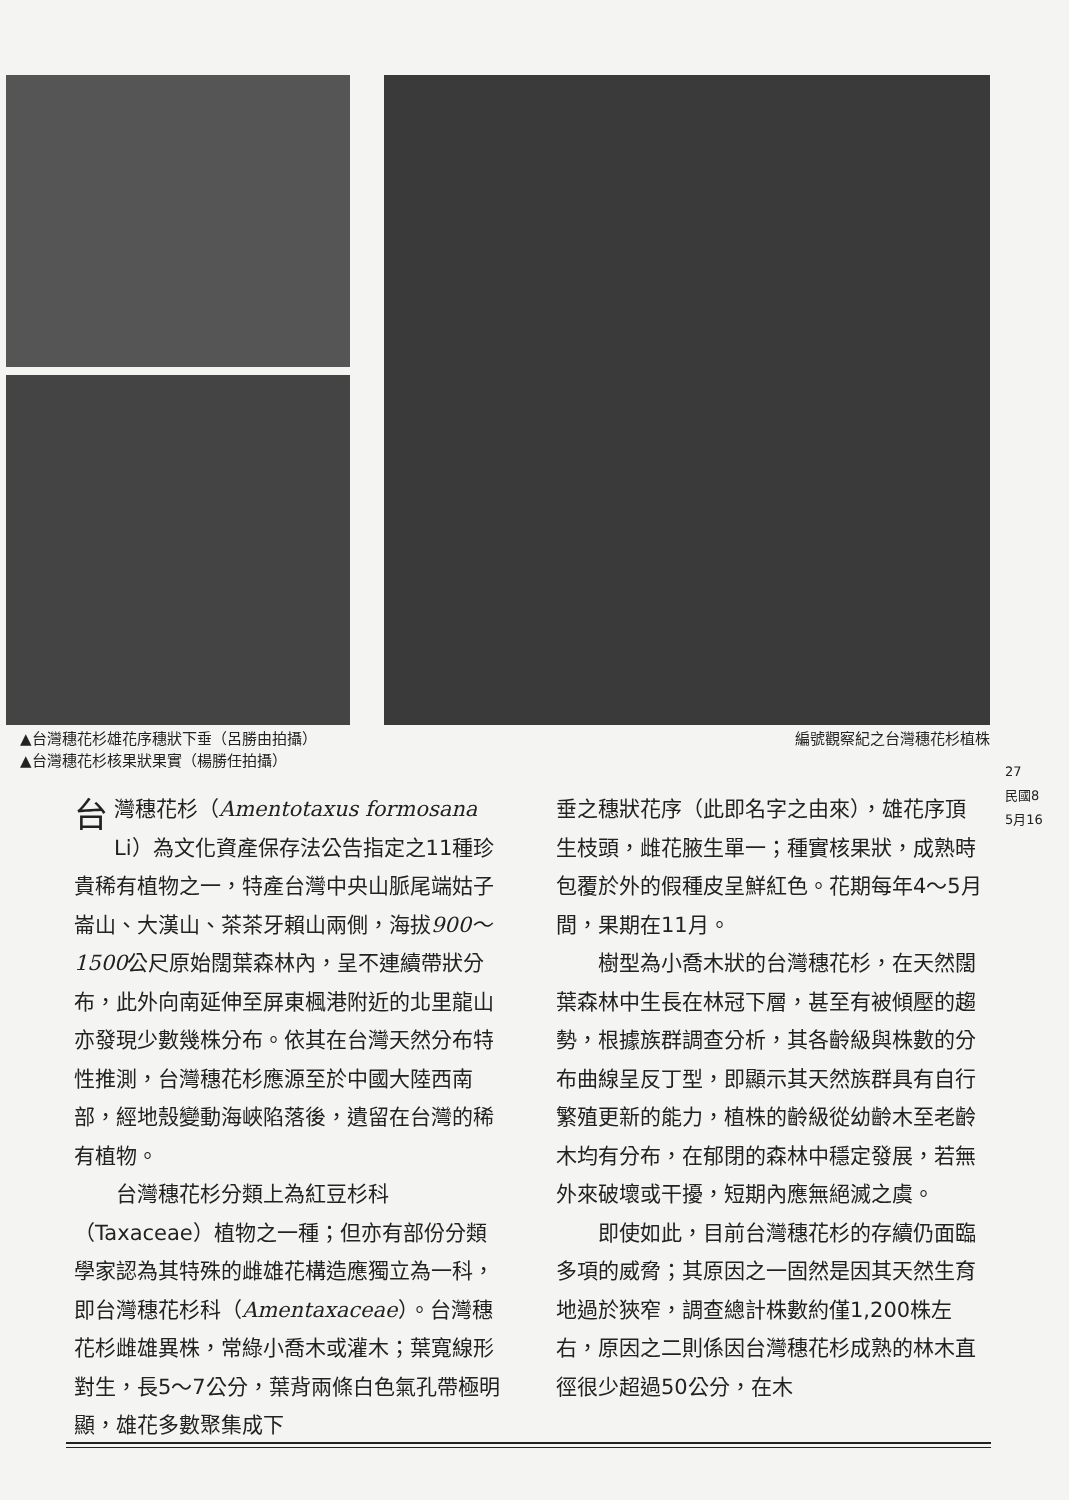▲台灣穗花杉雄花序穗狀下垂（呂勝由拍攝）
▲台灣穗花杉核果狀果實（楊勝任拍攝）
編號觀察紀之台灣穗花杉植株
27
民國8
5月16
台灣穗花杉（Amentotaxus formosana Li）為文化資產保存法公告指定之11種珍貴稀有植物之一，特產台灣中央山脈尾端姑子崙山、大漢山、茶茶牙賴山兩側，海拔900～1500公尺原始闊葉森林內，呈不連續帶狀分布，此外向南延伸至屏東楓港附近的北里龍山亦發現少數幾株分布。依其在台灣天然分布特性推測，台灣穗花杉應源至於中國大陸西南部，經地殼變動海峽陷落後，遺留在台灣的稀有植物。
台灣穗花杉分類上為紅豆杉科（Taxaceae）植物之一種；但亦有部份分類學家認為其特殊的雌雄花構造應獨立為一科，即台灣穗花杉科（Amentaxaceae）。台灣穗花杉雌雄異株，常綠小喬木或灌木；葉寬線形對生，長5～7公分，葉背兩條白色氣孔帶極明顯，雄花多數聚集成下
垂之穗狀花序（此即名字之由來），雄花序頂生枝頭，雌花腋生單一；種實核果狀，成熟時包覆於外的假種皮呈鮮紅色。花期每年4～5月間，果期在11月。
樹型為小喬木狀的台灣穗花杉，在天然闊葉森林中生長在林冠下層，甚至有被傾壓的趨勢，根據族群調查分析，其各齡級與株數的分布曲線呈反丁型，即顯示其天然族群具有自行繁殖更新的能力，植株的齡級從幼齡木至老齡木均有分布，在郁閉的森林中穩定發展，若無外來破壞或干擾，短期內應無絕滅之虞。
即使如此，目前台灣穗花杉的存續仍面臨多項的威脅；其原因之一固然是因其天然生育地過於狹窄，調查總計株數約僅1,200株左右，原因之二則係因台灣穗花杉成熟的林木直徑很少超過50公分，在木